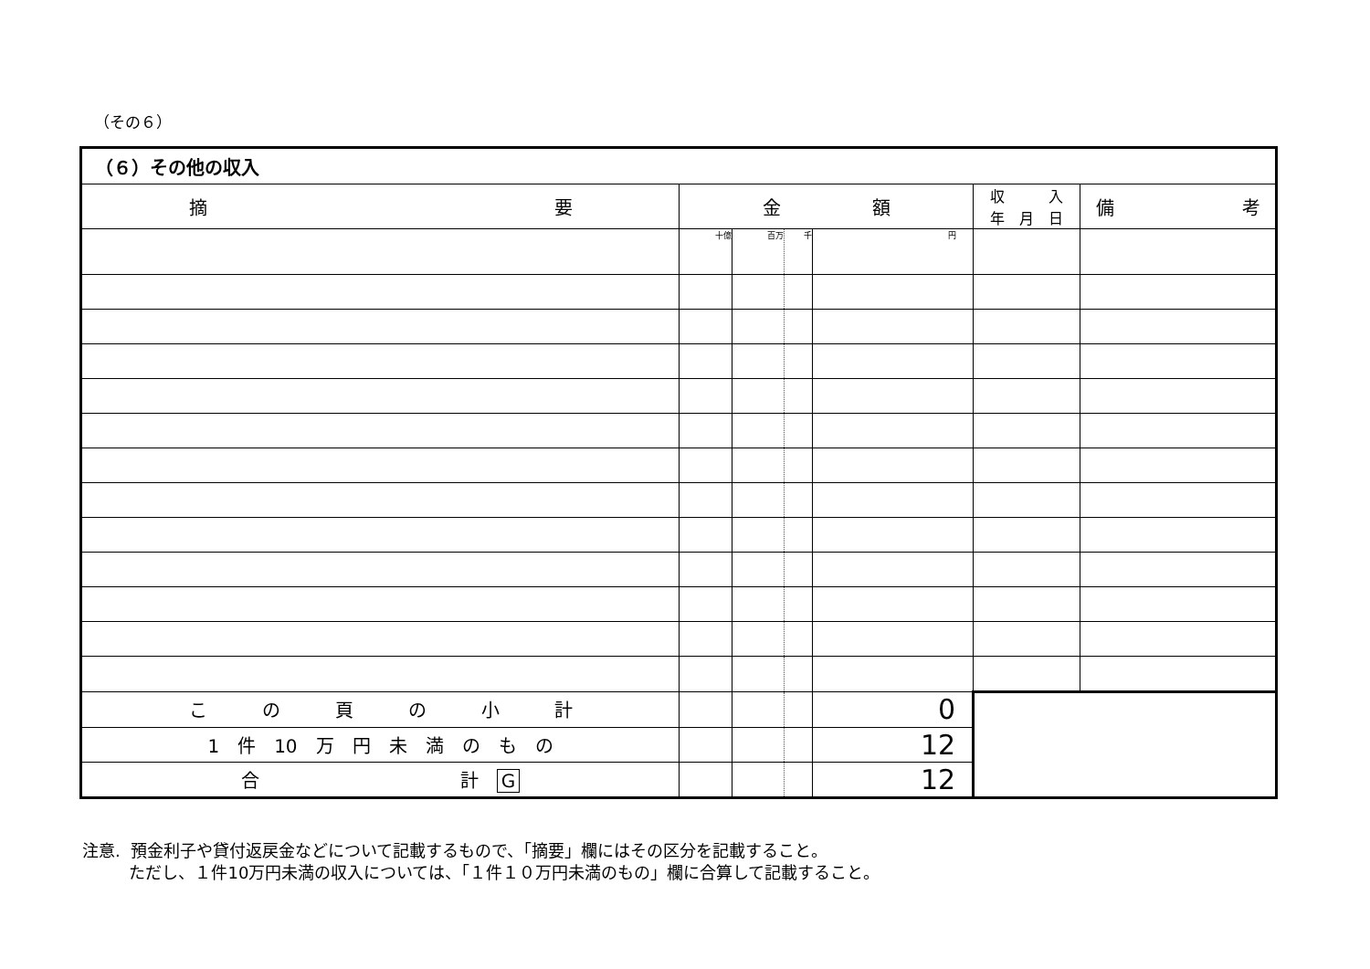（その６）
| （６）その他の収入 | | | | | | |
| 摘 要 | 金 額 | | | | 収 入 年 月 日 | 備 考 |
| | 十億 | 百万 | 千 | 円 | | |
| こ の 頁 の 小 計 | | | | 0 | | |
| 1 件 10 万 円 未 満 の も の | | | | 12 | | |
| 合 計 G | | | | 12 | | |
注意. 預金利子や貸付返戻金などについて記載するもので、「摘要」欄にはその区分を記載すること。
ただし、１件10万円未満の収入については、「１件１０万円未満のもの」欄に合算して記載すること。